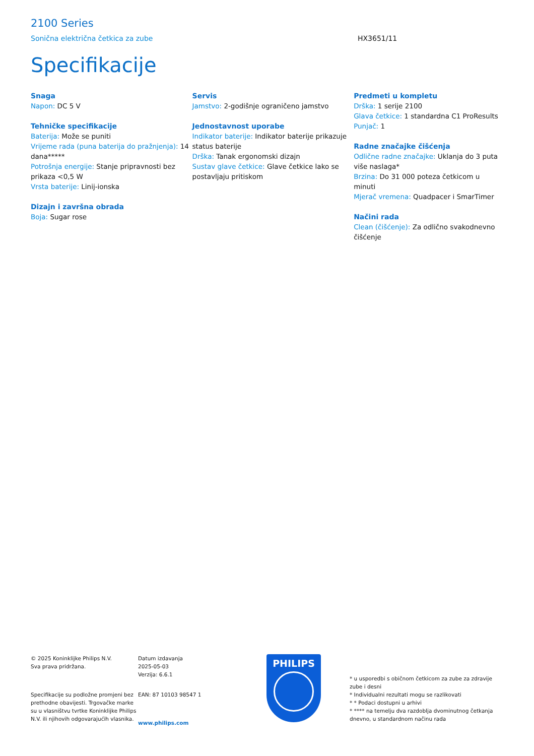2100 Series
Sonična električna četkica za zube HX3651/11
Specifikacije
Snaga
Napon: DC 5 V
Tehničke specifikacije
Baterija: Može se puniti
Vrijeme rada (puna baterija do pražnjenja): 14 dana*****
Potrošnja energije: Stanje pripravnosti bez prikaza <0,5 W
Vrsta baterije: Linij-ionska
Dizajn i završna obrada
Boja: Sugar rose
Servis
Jamstvo: 2-godišnje ograničeno jamstvo
Jednostavnost uporabe
Indikator baterije: Indikator baterije prikazuje status baterije
Drška: Tanak ergonomski dizajn
Sustav glave četkice: Glave četkice lako se postavljaju pritiskom
Predmeti u kompletu
Drška: 1 serije 2100
Glava četkice: 1 standardna C1 ProResults
Punjač: 1
Radne značajke čišćenja
Odlične radne značajke: Uklanja do 3 puta više naslaga*
Brzina: Do 31 000 poteza četkicom u minuti
Mjerač vremena: Quadpacer i SmarTimer
Načini rada
Clean (čišćenje): Za odlično svakodnevno čišćenje
© 2025 Koninklijke Philips N.V.
Sva prava pridržana.
Specifikacije su podložne promjeni bez prethodne obavijesti. Trgovačke marke su u vlasništvu tvrtke Koninklijke Philips N.V. ili njihovih odgovarajućih vlasnika.
Datum izdavanja
2025-05-03
Verzija: 6.6.1
EAN: 87 10103 98547 1
www.philips.com
PHILIPS
* u usporedbi s običnom četkicom za zube za zdravije zube i desni
* Individualni rezultati mogu se razlikovati
* * Podaci dostupni u arhivi
* **** na temelju dva razdoblja dvominutnog četkanja dnevno, u standardnom načinu rada